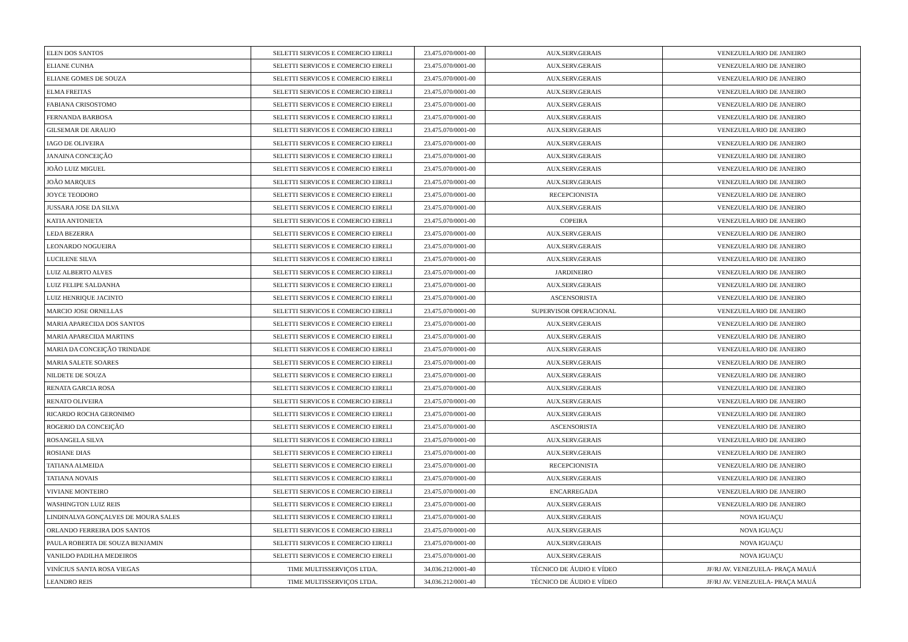| ELEN DOS SANTOS | SELETTI SERVICOS E COMERCIO EIRELI | 23.475.070/0001-00 | AUX.SERV.GERAIS | VENEZUELA/RIO DE JANEIRO |
| ELIANE CUNHA | SELETTI SERVICOS E COMERCIO EIRELI | 23.475.070/0001-00 | AUX.SERV.GERAIS | VENEZUELA/RIO DE JANEIRO |
| ELIANE GOMES DE SOUZA | SELETTI SERVICOS E COMERCIO EIRELI | 23.475.070/0001-00 | AUX.SERV.GERAIS | VENEZUELA/RIO DE JANEIRO |
| ELMA FREITAS | SELETTI SERVICOS E COMERCIO EIRELI | 23.475.070/0001-00 | AUX.SERV.GERAIS | VENEZUELA/RIO DE JANEIRO |
| FABIANA CRISOSTOMO | SELETTI SERVICOS E COMERCIO EIRELI | 23.475.070/0001-00 | AUX.SERV.GERAIS | VENEZUELA/RIO DE JANEIRO |
| FERNANDA BARBOSA | SELETTI SERVICOS E COMERCIO EIRELI | 23.475.070/0001-00 | AUX.SERV.GERAIS | VENEZUELA/RIO DE JANEIRO |
| GILSEMAR DE ARAUJO | SELETTI SERVICOS E COMERCIO EIRELI | 23.475.070/0001-00 | AUX.SERV.GERAIS | VENEZUELA/RIO DE JANEIRO |
| IAGO DE OLIVEIRA | SELETTI SERVICOS E COMERCIO EIRELI | 23.475.070/0001-00 | AUX.SERV.GERAIS | VENEZUELA/RIO DE JANEIRO |
| JANAINA CONCEIÇÃO | SELETTI SERVICOS E COMERCIO EIRELI | 23.475.070/0001-00 | AUX.SERV.GERAIS | VENEZUELA/RIO DE JANEIRO |
| JOÃO LUIZ MIGUEL | SELETTI SERVICOS E COMERCIO EIRELI | 23.475.070/0001-00 | AUX.SERV.GERAIS | VENEZUELA/RIO DE JANEIRO |
| JOÃO MARQUES | SELETTI SERVICOS E COMERCIO EIRELI | 23.475.070/0001-00 | AUX.SERV.GERAIS | VENEZUELA/RIO DE JANEIRO |
| JOYCE TEODORO | SELETTI SERVICOS E COMERCIO EIRELI | 23.475.070/0001-00 | RECEPCIONISTA | VENEZUELA/RIO DE JANEIRO |
| JUSSARA JOSE DA SILVA | SELETTI SERVICOS E COMERCIO EIRELI | 23.475.070/0001-00 | AUX.SERV.GERAIS | VENEZUELA/RIO DE JANEIRO |
| KATIA ANTONIETA | SELETTI SERVICOS E COMERCIO EIRELI | 23.475.070/0001-00 | COPEIRA | VENEZUELA/RIO DE JANEIRO |
| LEDA BEZERRA | SELETTI SERVICOS E COMERCIO EIRELI | 23.475.070/0001-00 | AUX.SERV.GERAIS | VENEZUELA/RIO DE JANEIRO |
| LEONARDO NOGUEIRA | SELETTI SERVICOS E COMERCIO EIRELI | 23.475.070/0001-00 | AUX.SERV.GERAIS | VENEZUELA/RIO DE JANEIRO |
| LUCILENE SILVA | SELETTI SERVICOS E COMERCIO EIRELI | 23.475.070/0001-00 | AUX.SERV.GERAIS | VENEZUELA/RIO DE JANEIRO |
| LUIZ ALBERTO ALVES | SELETTI SERVICOS E COMERCIO EIRELI | 23.475.070/0001-00 | JARDINEIRO | VENEZUELA/RIO DE JANEIRO |
| LUIZ FELIPE SALDANHA | SELETTI SERVICOS E COMERCIO EIRELI | 23.475.070/0001-00 | AUX.SERV.GERAIS | VENEZUELA/RIO DE JANEIRO |
| LUIZ HENRIQUE JACINTO | SELETTI SERVICOS E COMERCIO EIRELI | 23.475.070/0001-00 | ASCENSORISTA | VENEZUELA/RIO DE JANEIRO |
| MARCIO JOSE ORNELLAS | SELETTI SERVICOS E COMERCIO EIRELI | 23.475.070/0001-00 | SUPERVISOR OPERACIONAL | VENEZUELA/RIO DE JANEIRO |
| MARIA APARECIDA DOS SANTOS | SELETTI SERVICOS E COMERCIO EIRELI | 23.475.070/0001-00 | AUX.SERV.GERAIS | VENEZUELA/RIO DE JANEIRO |
| MARIA APARECIDA MARTINS | SELETTI SERVICOS E COMERCIO EIRELI | 23.475.070/0001-00 | AUX.SERV.GERAIS | VENEZUELA/RIO DE JANEIRO |
| MARIA DA CONCEIÇÃO TRINDADE | SELETTI SERVICOS E COMERCIO EIRELI | 23.475.070/0001-00 | AUX.SERV.GERAIS | VENEZUELA/RIO DE JANEIRO |
| MARIA SALETE SOARES | SELETTI SERVICOS E COMERCIO EIRELI | 23.475.070/0001-00 | AUX.SERV.GERAIS | VENEZUELA/RIO DE JANEIRO |
| NILDETE DE SOUZA | SELETTI SERVICOS E COMERCIO EIRELI | 23.475.070/0001-00 | AUX.SERV.GERAIS | VENEZUELA/RIO DE JANEIRO |
| RENATA GARCIA ROSA | SELETTI SERVICOS E COMERCIO EIRELI | 23.475.070/0001-00 | AUX.SERV.GERAIS | VENEZUELA/RIO DE JANEIRO |
| RENATO OLIVEIRA | SELETTI SERVICOS E COMERCIO EIRELI | 23.475.070/0001-00 | AUX.SERV.GERAIS | VENEZUELA/RIO DE JANEIRO |
| RICARDO ROCHA GERONIMO | SELETTI SERVICOS E COMERCIO EIRELI | 23.475.070/0001-00 | AUX.SERV.GERAIS | VENEZUELA/RIO DE JANEIRO |
| ROGERIO DA CONCEIÇÃO | SELETTI SERVICOS E COMERCIO EIRELI | 23.475.070/0001-00 | ASCENSORISTA | VENEZUELA/RIO DE JANEIRO |
| ROSANGELA SILVA | SELETTI SERVICOS E COMERCIO EIRELI | 23.475.070/0001-00 | AUX.SERV.GERAIS | VENEZUELA/RIO DE JANEIRO |
| ROSIANE DIAS | SELETTI SERVICOS E COMERCIO EIRELI | 23.475.070/0001-00 | AUX.SERV.GERAIS | VENEZUELA/RIO DE JANEIRO |
| TATIANA ALMEIDA | SELETTI SERVICOS E COMERCIO EIRELI | 23.475.070/0001-00 | RECEPCIONISTA | VENEZUELA/RIO DE JANEIRO |
| TATIANA NOVAIS | SELETTI SERVICOS E COMERCIO EIRELI | 23.475.070/0001-00 | AUX.SERV.GERAIS | VENEZUELA/RIO DE JANEIRO |
| VIVIANE MONTEIRO | SELETTI SERVICOS E COMERCIO EIRELI | 23.475.070/0001-00 | ENCARREGADA | VENEZUELA/RIO DE JANEIRO |
| WASHINGTON LUIZ REIS | SELETTI SERVICOS E COMERCIO EIRELI | 23.475.070/0001-00 | AUX.SERV.GERAIS | VENEZUELA/RIO DE JANEIRO |
| LINDINALVA GONÇALVES DE MOURA SALES | SELETTI SERVICOS E COMERCIO EIRELI | 23.475.070/0001-00 | AUX.SERV.GERAIS | NOVA IGUAÇU |
| ORLANDO FERREIRA DOS SANTOS | SELETTI SERVICOS E COMERCIO EIRELI | 23.475.070/0001-00 | AUX.SERV.GERAIS | NOVA IGUAÇU |
| PAULA ROBERTA DE SOUZA BENJAMIN | SELETTI SERVICOS E COMERCIO EIRELI | 23.475.070/0001-00 | AUX.SERV.GERAIS | NOVA IGUAÇU |
| VANILDO PADILHA MEDEIROS | SELETTI SERVICOS E COMERCIO EIRELI | 23.475.070/0001-00 | AUX.SERV.GERAIS | NOVA IGUAÇU |
| VINÍCIUS SANTA ROSA VIEGAS | TIME MULTISSERVIÇOS LTDA. | 34.036.212/0001-40 | TÉCNICO DE ÁUDIO E VÍDEO | JF/RJ AV. VENEZUELA- PRAÇA MAUÁ |
| LEANDRO REIS | TIME MULTISSERVIÇOS LTDA. | 34.036.212/0001-40 | TÉCNICO DE ÁUDIO E VÍDEO | JF/RJ AV. VENEZUELA- PRAÇA MAUÁ |